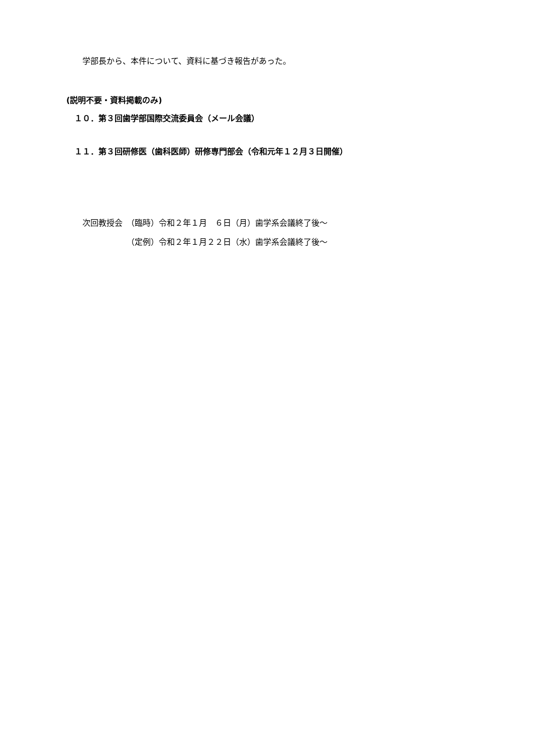学部長から、本件について、資料に基づき報告があった。
(説明不要・資料掲載のみ)
１０．第３回歯学部国際交流委員会（メール会議）
１１．第３回研修医（歯科医師）研修専門部会（令和元年１２月３日開催）
次回教授会　（臨時）令和２年１月　６日（月）歯学系会議終了後～
　　　　　　（定例）令和２年１月２２日（水）歯学系会議終了後～